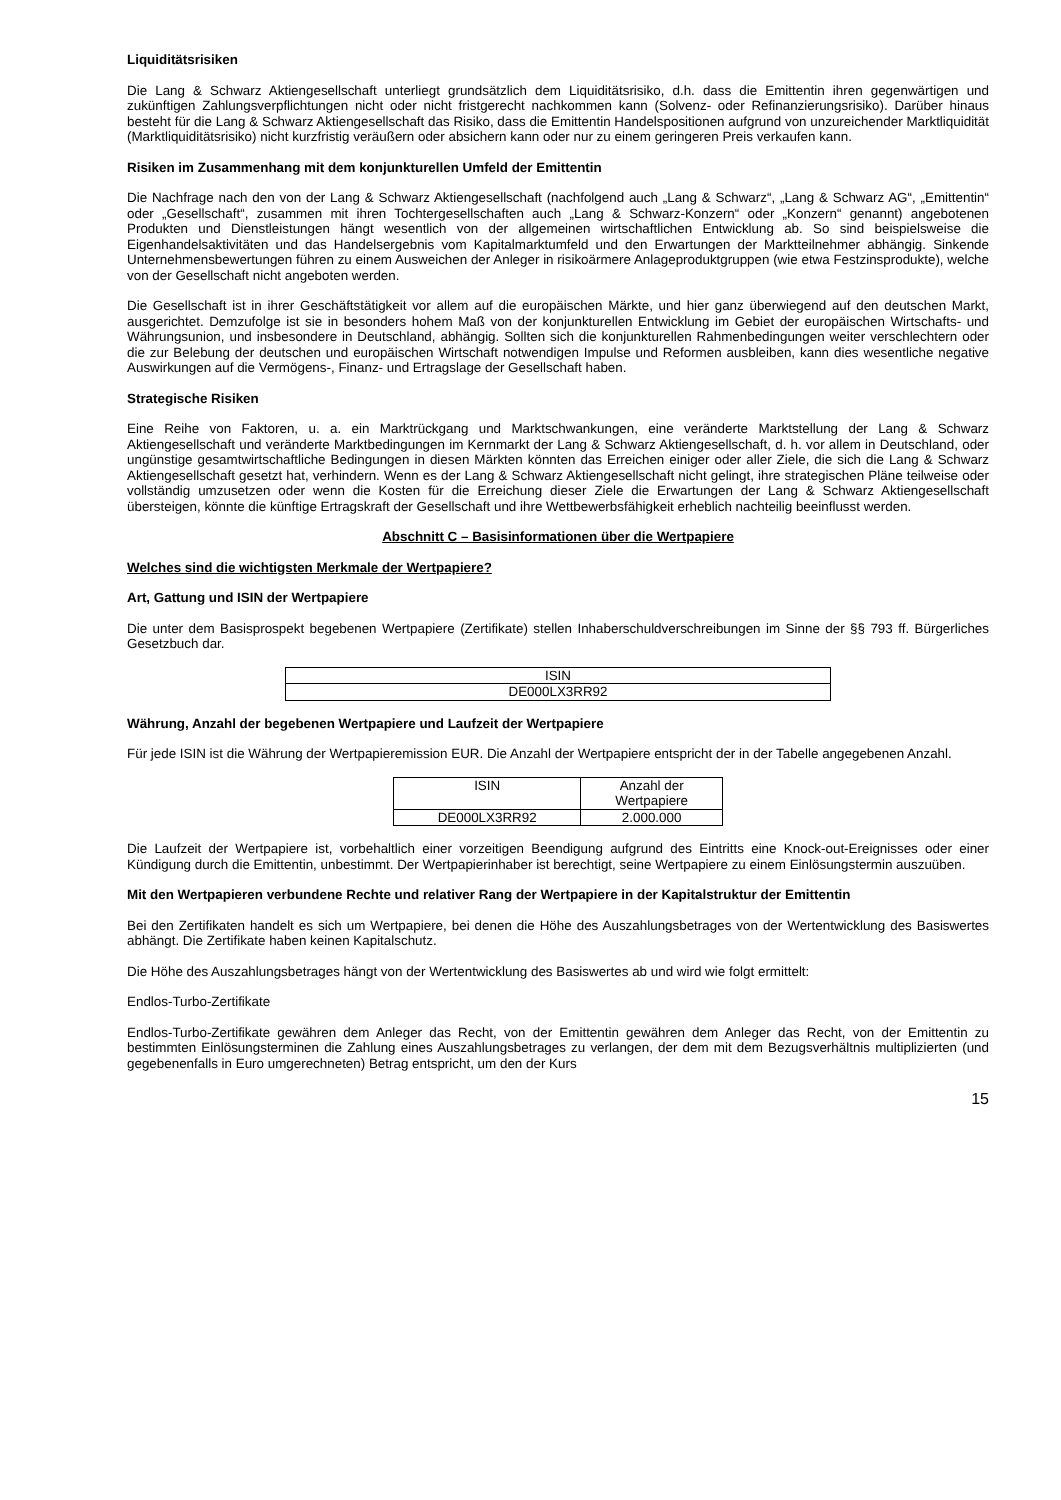Liquiditätsrisiken
Die Lang & Schwarz Aktiengesellschaft unterliegt grundsätzlich dem Liquiditätsrisiko, d.h. dass die Emittentin ihren gegenwärtigen und zukünftigen Zahlungsverpflichtungen nicht oder nicht fristgerecht nachkommen kann (Solvenz- oder Refinanzierungsrisiko). Darüber hinaus besteht für die Lang & Schwarz Aktiengesellschaft das Risiko, dass die Emittentin Handelspositionen aufgrund von unzureichender Marktliquidität (Marktliquiditätsrisiko) nicht kurzfristig veräußern oder absichern kann oder nur zu einem geringeren Preis verkaufen kann.
Risiken im Zusammenhang mit dem konjunkturellen Umfeld der Emittentin
Die Nachfrage nach den von der Lang & Schwarz Aktiengesellschaft (nachfolgend auch „Lang & Schwarz“, „Lang & Schwarz AG“, „Emittentin“ oder „Gesellschaft“, zusammen mit ihren Tochtergesellschaften auch „Lang & Schwarz-Konzern“ oder „Konzern“ genannt) angebotenen Produkten und Dienstleistungen hängt wesentlich von der allgemeinen wirtschaftlichen Entwicklung ab. So sind beispielsweise die Eigenhandelsaktivitäten und das Handelsergebnis vom Kapitalmarktumfeld und den Erwartungen der Marktteilnehmer abhängig. Sinkende Unternehmensbewertungen führen zu einem Ausweichen der Anleger in risikoärmere Anlageproduktgruppen (wie etwa Festzinsprodukte), welche von der Gesellschaft nicht angeboten werden.
Die Gesellschaft ist in ihrer Geschäftstätigkeit vor allem auf die europäischen Märkte, und hier ganz überwiegend auf den deutschen Markt, ausgerichtet. Demzufolge ist sie in besonders hohem Maß von der konjunkturellen Entwicklung im Gebiet der europäischen Wirtschafts- und Währungsunion, und insbesondere in Deutschland, abhängig. Sollten sich die konjunkturellen Rahmenbedingungen weiter verschlechtern oder die zur Belebung der deutschen und europäischen Wirtschaft notwendigen Impulse und Reformen ausbleiben, kann dies wesentliche negative Auswirkungen auf die Vermögens-, Finanz- und Ertragslage der Gesellschaft haben.
Strategische Risiken
Eine Reihe von Faktoren, u. a. ein Marktrückgang und Marktschwankungen, eine veränderte Marktstellung der Lang & Schwarz Aktiengesellschaft und veränderte Marktbedingungen im Kernmarkt der Lang & Schwarz Aktiengesellschaft, d. h. vor allem in Deutschland, oder ungünstige gesamtwirtschaftliche Bedingungen in diesen Märkten könnten das Erreichen einiger oder aller Ziele, die sich die Lang & Schwarz Aktiengesellschaft gesetzt hat, verhindern. Wenn es der Lang & Schwarz Aktiengesellschaft nicht gelingt, ihre strategischen Pläne teilweise oder vollständig umzusetzen oder wenn die Kosten für die Erreichung dieser Ziele die Erwartungen der Lang & Schwarz Aktiengesellschaft übersteigen, könnte die künftige Ertragskraft der Gesellschaft und ihre Wettbewerbsfähigkeit erheblich nachteilig beeinflusst werden.
Abschnitt C – Basisinformationen über die Wertpapiere
Welches sind die wichtigsten Merkmale der Wertpapiere?
Art, Gattung und ISIN der Wertpapiere
Die unter dem Basisprospekt begebenen Wertpapiere (Zertifikate) stellen Inhaberschuldverschreibungen im Sinne der §§ 793 ff. Bürgerliches Gesetzbuch dar.
| ISIN |
| DE000LX3RR92 |
Währung, Anzahl der begebenen Wertpapiere und Laufzeit der Wertpapiere
Für jede ISIN ist die Währung der Wertpapieremission EUR. Die Anzahl der Wertpapiere entspricht der in der Tabelle angegebenen Anzahl.
| ISIN | Anzahl der Wertpapiere |
| DE000LX3RR92 | 2.000.000 |
Die Laufzeit der Wertpapiere ist, vorbehaltlich einer vorzeitigen Beendigung aufgrund des Eintritts eine Knock-out-Ereignisses oder einer Kündigung durch die Emittentin, unbestimmt. Der Wertpapierinhaber ist berechtigt, seine Wertpapiere zu einem Einlösungstermin auszuüben.
Mit den Wertpapieren verbundene Rechte und relativer Rang der Wertpapiere in der Kapitalstruktur der Emittentin
Bei den Zertifikaten handelt es sich um Wertpapiere, bei denen die Höhe des Auszahlungsbetrages von der Wertentwicklung des Basiswertes abhängt. Die Zertifikate haben keinen Kapitalschutz.
Die Höhe des Auszahlungsbetrages hängt von der Wertentwicklung des Basiswertes ab und wird wie folgt ermittelt:
Endlos-Turbo-Zertifikate
Endlos-Turbo-Zertifikate gewähren dem Anleger das Recht, von der Emittentin gewähren dem Anleger das Recht, von der Emittentin zu bestimmten Einlösungsterminen die Zahlung eines Auszahlungsbetrages zu verlangen, der dem mit dem Bezugsverhältnis multiplizierten (und gegebenenfalls in Euro umgerechneten) Betrag entspricht, um den der Kurs
15